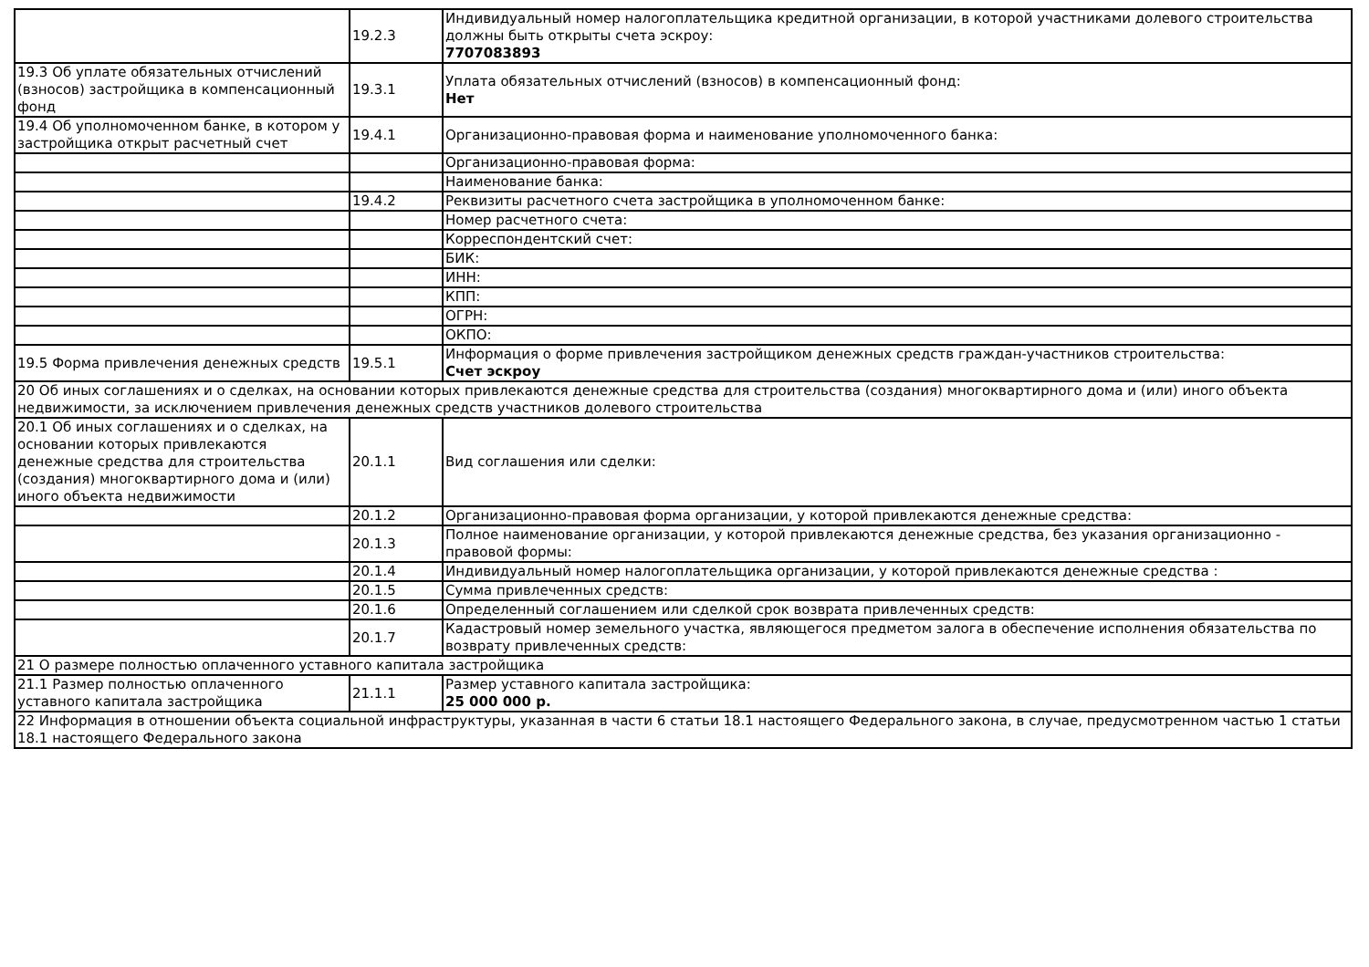| | 19.2.3 | Индивидуальный номер налогоплательщика кредитной организации, в которой участниками долевого строительства должны быть открыты счета эскроу: 7707083893 |
| 19.3 Об уплате обязательных отчислений (взносов) застройщика в компенсационный фонд | 19.3.1 | Уплата обязательных отчислений (взносов) в компенсационный фонд: Нет |
| 19.4 Об уполномоченном банке, в котором у застройщика открыт расчетный счет | 19.4.1 | Организационно-правовая форма и наименование уполномоченного банка: |
| | | Организационно-правовая форма: |
| | | Наименование банка: |
| | 19.4.2 | Реквизиты расчетного счета застройщика в уполномоченном банке: |
| | | Номер расчетного счета: |
| | | Корреспондентский счет: |
| | | БИК: |
| | | ИНН: |
| | | КПП: |
| | | ОГРН: |
| | | ОКПО: |
| 19.5 Форма привлечения денежных средств | 19.5.1 | Информация о форме привлечения застройщиком денежных средств граждан-участников строительства: Счет эскроу |
| 20 Об иных соглашениях и о сделках, на основании которых привлекаются денежные средства для строительства (создания) многоквартирного дома и (или) иного объекта недвижимости, за исключением привлечения денежных средств участников долевого строительства | | |
| 20.1 Об иных соглашениях и о сделках, на основании которых привлекаются денежные средства для строительства (создания) многоквартирного дома и (или) иного объекта недвижимости | 20.1.1 | Вид соглашения или сделки: |
| | 20.1.2 | Организационно-правовая форма организации, у которой привлекаются денежные средства: |
| | 20.1.3 | Полное наименование организации, у которой привлекаются денежные средства, без указания организационно - правовой формы: |
| | 20.1.4 | Индивидуальный номер налогоплательщика организации, у которой привлекаются денежные средства : |
| | 20.1.5 | Сумма привлеченных средств: |
| | 20.1.6 | Определенный соглашением или сделкой срок возврата привлеченных средств: |
| | 20.1.7 | Кадастровый номер земельного участка, являющегося предметом залога в обеспечение исполнения обязательства по возврату привлеченных средств: |
| 21 О размере полностью оплаченного уставного капитала застройщика | | |
| 21.1 Размер полностью оплаченного уставного капитала застройщика | 21.1.1 | Размер уставного капитала застройщика: 25 000 000 р. |
| 22 Информация в отношении объекта социальной инфраструктуры, указанная в части 6 статьи 18.1 настоящего Федерального закона, в случае, предусмотренном частью 1 статьи 18.1 настоящего Федерального закона | | |